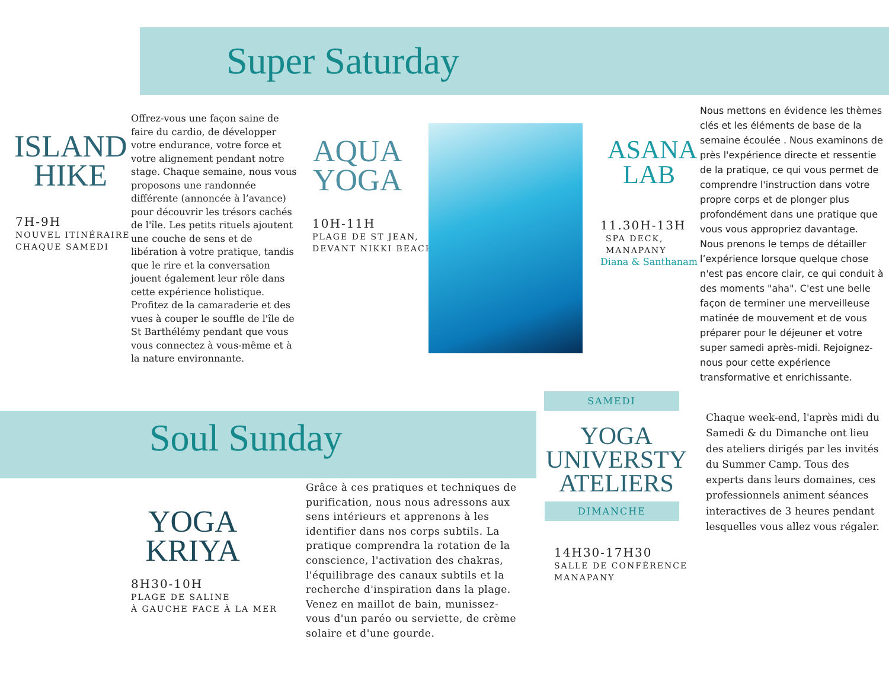Super Saturday
ISLAND
HIKE
7H-9H
NOUVEL ITINÉRAIRE
CHAQUE SAMEDI
Offrez-vous une façon saine de faire du cardio, de développer votre endurance, votre force et votre alignement pendant notre stage. Chaque semaine, nous vous proposons une randonnée différente (annoncée à l’avance) pour découvrir les trésors cachés de l'île. Les petits rituels ajoutent une couche de sens et de libération à votre pratique, tandis que le rire et la conversation jouent également leur rôle dans cette expérience holistique. Profitez de la camaraderie et des vues à couper le souffle de l'île de St Barthélémy pendant que vous vous connectez à vous-même et à la nature environnante.
AQUA
YOGA
10H-11H
PLAGE DE ST JEAN,
DEVANT NIKKI BEACH
ASANA
LAB
11.30H-13H
SPA DECK,
MANAPANY
Diana & Santhanam
Nous mettons en évidence les thèmes clés et les éléments de base de la semaine écoulée . Nous examinons de près l'expérience directe et ressentie de la pratique, ce qui vous permet de comprendre l'instruction dans votre propre corps et de plonger plus profondément dans une pratique que vous vous appropriez davantage. Nous prenons le temps de détailler l’expérience lorsque quelque chose n'est pas encore clair, ce qui conduit à des moments "aha". C'est une belle façon de terminer une merveilleuse matinée de mouvement et de vous préparer pour le déjeuner et votre super samedi après-midi. Rejoignez-nous pour cette expérience transformative et enrichissante.
Soul Sunday
SAMEDI
YOGA
UNIVERSTY
ATELIERS
DIMANCHE
14H30-17H30
SALLE DE CONFÉRENCE
MANAPANY
Chaque week-end, l'après midi du Samedi & du Dimanche ont lieu des ateliers dirigés par les invités du Summer Camp. Tous des experts dans leurs domaines, ces professionnels animent séances interactives de 3 heures pendant lesquelles vous allez vous régaler.
YOGA
KRIYA
8H30-10H
PLAGE DE SALINE
À GAUCHE FACE À LA MER
Grâce à ces pratiques et techniques de purification, nous nous adressons aux sens intérieurs et apprenons à les identifier dans nos corps subtils. La pratique comprendra la rotation de la conscience, l'activation des chakras, l'équilibrage des canaux subtils et la recherche d'inspiration dans la plage.
Venez en maillot de bain, munissez-vous d'un paréo ou serviette, de crème solaire et d'une gourde.